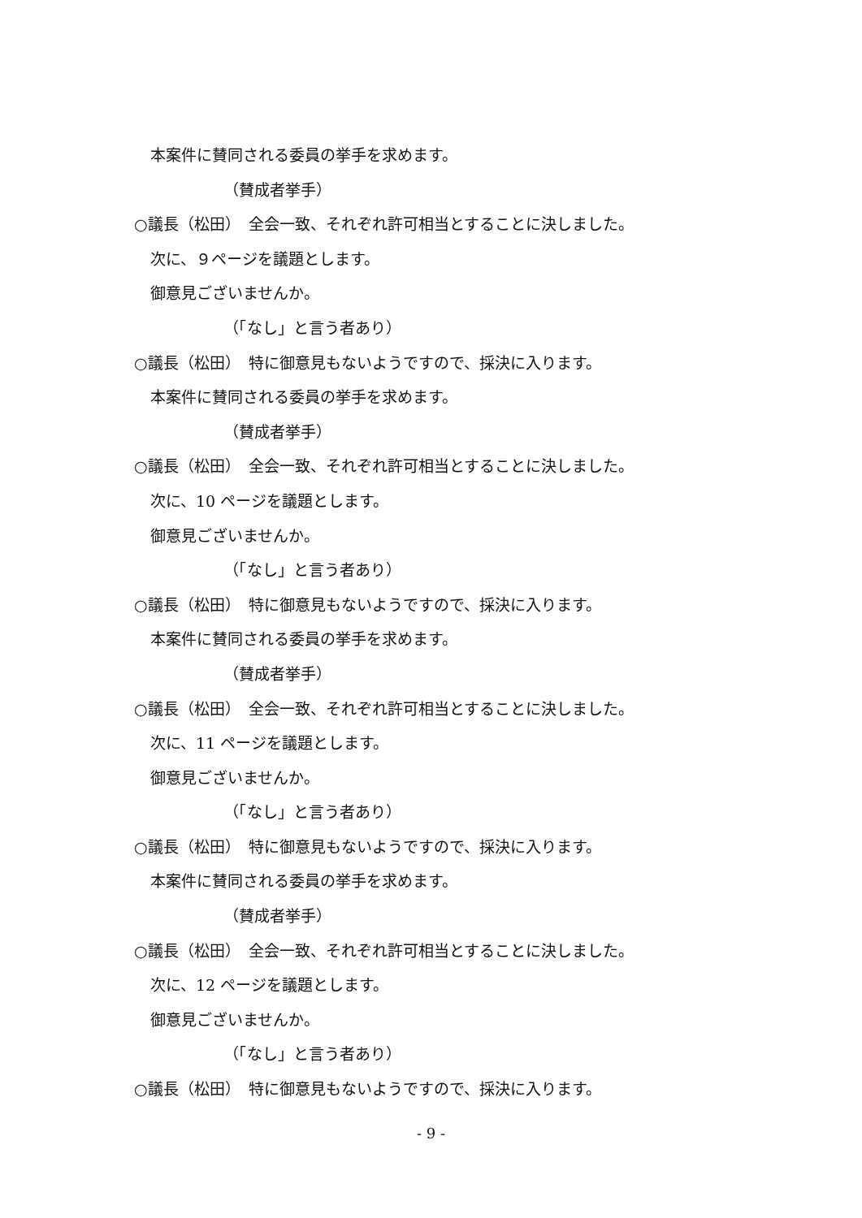本案件に賛同される委員の挙手を求めます。
（賛成者挙手）
○議長（松田）　全会一致、それぞれ許可相当とすることに決しました。
次に、９ページを議題とします。
御意見ございませんか。
（「なし」と言う者あり）
○議長（松田）　特に御意見もないようですので、採決に入ります。
本案件に賛同される委員の挙手を求めます。
（賛成者挙手）
○議長（松田）　全会一致、それぞれ許可相当とすることに決しました。
次に、10 ページを議題とします。
御意見ございませんか。
（「なし」と言う者あり）
○議長（松田）　特に御意見もないようですので、採決に入ります。
本案件に賛同される委員の挙手を求めます。
（賛成者挙手）
○議長（松田）　全会一致、それぞれ許可相当とすることに決しました。
次に、11 ページを議題とします。
御意見ございませんか。
（「なし」と言う者あり）
○議長（松田）　特に御意見もないようですので、採決に入ります。
本案件に賛同される委員の挙手を求めます。
（賛成者挙手）
○議長（松田）　全会一致、それぞれ許可相当とすることに決しました。
次に、12 ページを議題とします。
御意見ございませんか。
（「なし」と言う者あり）
○議長（松田）　特に御意見もないようですので、採決に入ります。
- 9 -